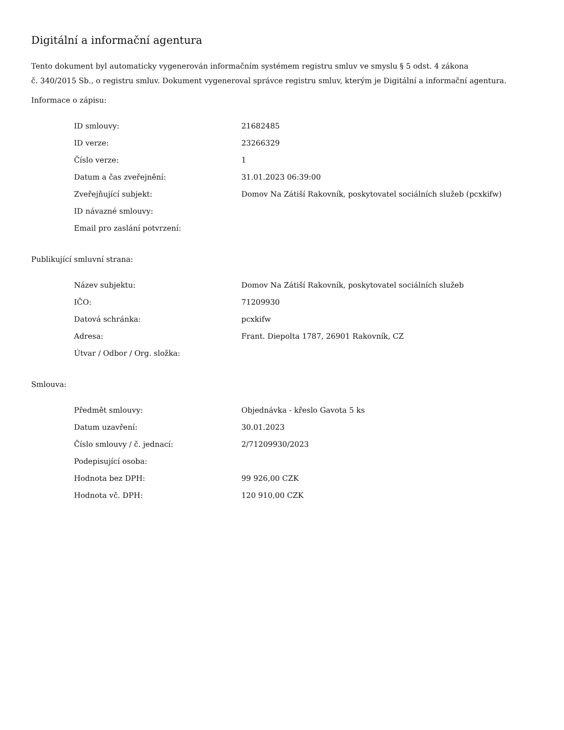Digitální a informační agentura
Tento dokument byl automaticky vygenerován informačním systémem registru smluv ve smyslu § 5 odst. 4 zákona
č. 340/2015 Sb., o registru smluv. Dokument vygeneroval správce registru smluv, kterým je Digitální a informační agentura.
Informace o zápisu:
| ID smlouvy: | 21682485 |
| ID verze: | 23266329 |
| Číslo verze: | 1 |
| Datum a čas zveřejnění: | 31.01.2023 06:39:00 |
| Zveřejňující subjekt: | Domov Na Zátiší Rakovník, poskytovatel sociálních služeb (pcxkifw) |
| ID návazné smlouvy: | |
| Email pro zaslání potvrzení: | |
Publikující smluvní strana:
| Název subjektu: | Domov Na Zátiší Rakovník, poskytovatel sociálních služeb |
| IČO: | 71209930 |
| Datová schránka: | pcxkifw |
| Adresa: | Frant. Diepolta 1787, 26901 Rakovník, CZ |
| Útvar / Odbor / Org. složka: | |
Smlouva:
| Předmět smlouvy: | Objednávka - křeslo Gavota 5 ks |
| Datum uzavření: | 30.01.2023 |
| Číslo smlouvy / č. jednací: | 2/71209930/2023 |
| Podepisující osoba: | |
| Hodnota bez DPH: | 99 926,00 CZK |
| Hodnota vč. DPH: | 120 910,00 CZK |